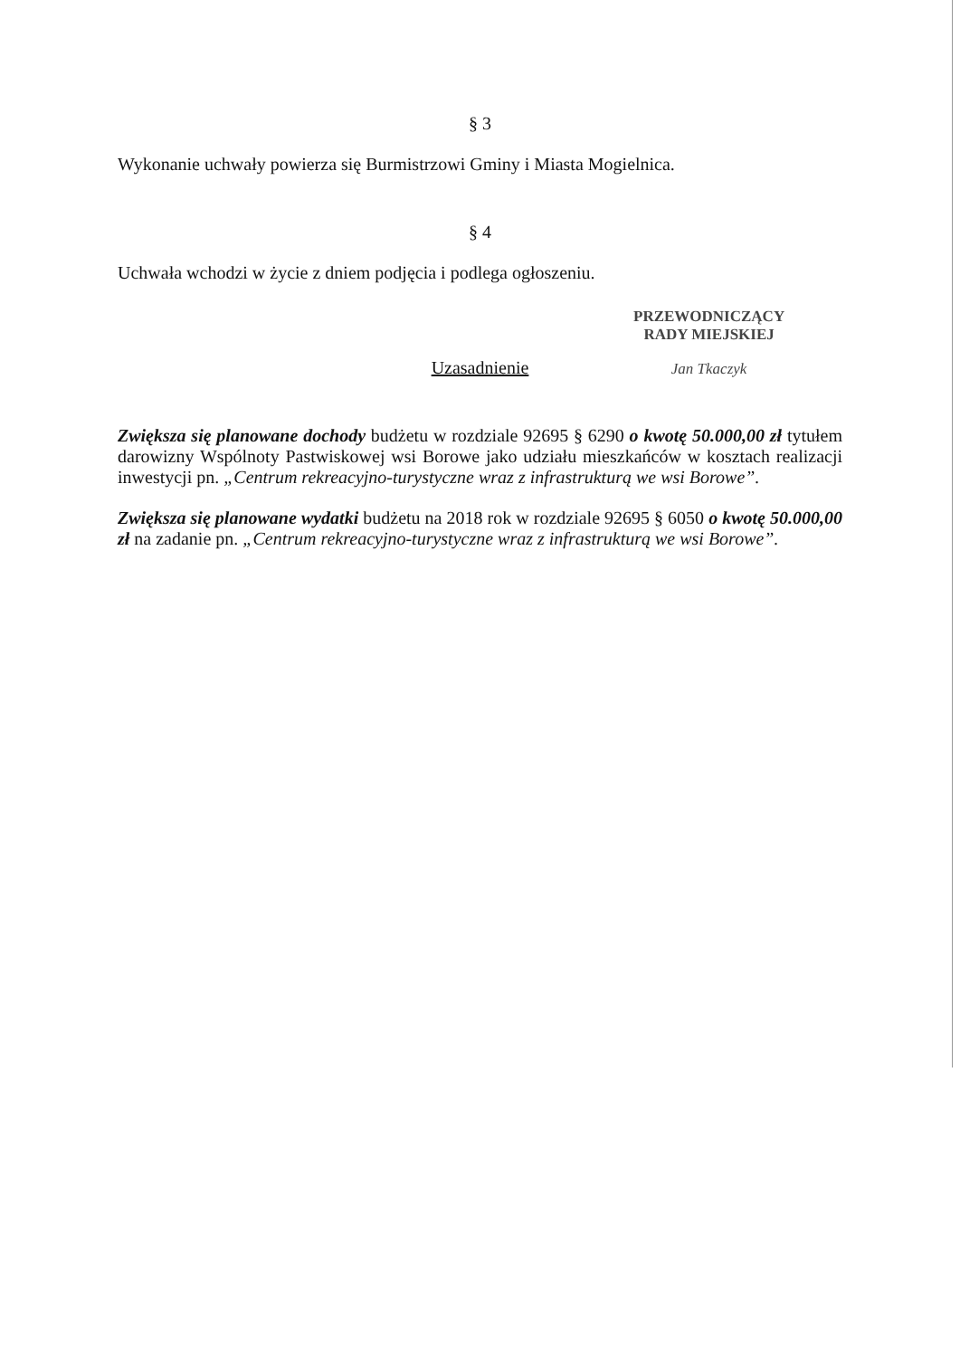§ 3
Wykonanie uchwały powierza się Burmistrzowi Gminy i Miasta Mogielnica.
§ 4
Uchwała wchodzi w życie z dniem podjęcia i podlega ogłoszeniu.
Uzasadnienie
Zwiększa się planowane dochody budżetu w rozdziale 92695 § 6290 o kwotę 50.000,00 zł tytułem darowizny Wspólnoty Pastwiskowej wsi Borowe jako udziału mieszkańców w kosztach realizacji inwestycji pn. „Centrum rekreacyjno-turystyczne wraz z infrastrukturą we wsi Borowe”.
Zwiększa się planowane wydatki budżetu na 2018 rok w rozdziale 92695 § 6050 o kwotę 50.000,00 zł na zadanie pn. „Centrum rekreacyjno-turystyczne wraz z infrastrukturą we wsi Borowe”.
PRZEWODNICZĄCY
RADY MIEJSKIEJ
Jan Tkaczyk